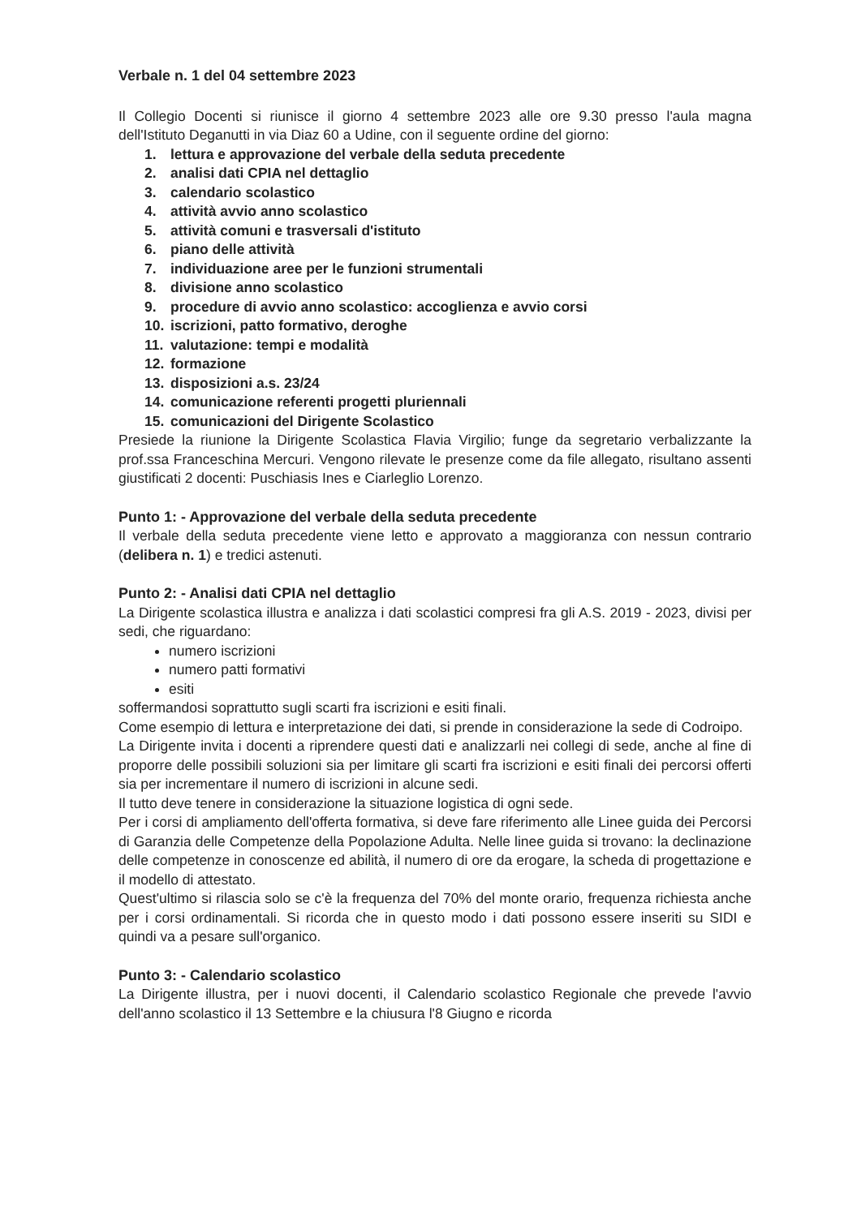Verbale n. 1 del 04 settembre 2023
Il Collegio Docenti si riunisce il giorno 4 settembre 2023 alle ore 9.30 presso l'aula magna dell'Istituto Deganutti in via Diaz 60 a Udine, con il seguente ordine del giorno:
1. lettura e approvazione del verbale della seduta precedente
2. analisi dati CPIA nel dettaglio
3. calendario scolastico
4. attività avvio anno scolastico
5. attività comuni e trasversali d'istituto
6. piano delle attività
7. individuazione aree per le funzioni strumentali
8. divisione anno scolastico
9. procedure di avvio anno scolastico: accoglienza e avvio corsi
10. iscrizioni, patto formativo, deroghe
11. valutazione: tempi e modalità
12. formazione
13. disposizioni a.s. 23/24
14. comunicazione referenti progetti pluriennali
15. comunicazioni del Dirigente Scolastico
Presiede la riunione la Dirigente Scolastica Flavia Virgilio; funge da segretario verbalizzante la prof.ssa Franceschina Mercuri. Vengono rilevate le presenze come da file allegato, risultano assenti giustificati 2 docenti: Puschiasis Ines e Ciarleglio Lorenzo.
Punto 1: - Approvazione del verbale della seduta precedente
Il verbale della seduta precedente viene letto e approvato a maggioranza con nessun contrario (delibera n. 1) e tredici astenuti.
Punto 2: - Analisi dati CPIA nel dettaglio
La Dirigente scolastica illustra e analizza i dati scolastici compresi fra gli A.S. 2019 - 2023, divisi per sedi, che riguardano:
numero iscrizioni
numero patti formativi
esiti
soffermandosi soprattutto sugli scarti fra iscrizioni e esiti finali.
Come esempio di lettura e interpretazione dei dati, si prende in considerazione la sede di Codroipo.
La Dirigente invita i docenti a riprendere questi dati e analizzarli nei collegi di sede, anche al fine di proporre delle possibili soluzioni sia per limitare gli scarti fra iscrizioni e esiti finali dei percorsi offerti sia per incrementare il numero di iscrizioni in alcune sedi.
Il tutto deve tenere in considerazione la situazione logistica di ogni sede.
Per i corsi di ampliamento dell'offerta formativa, si deve fare riferimento alle Linee guida dei Percorsi di Garanzia delle Competenze della Popolazione Adulta. Nelle linee guida si trovano: la declinazione delle competenze in conoscenze ed abilità, il numero di ore da erogare, la scheda di progettazione e il modello di attestato.
Quest'ultimo si rilascia solo se c'è la frequenza del 70% del monte orario, frequenza richiesta anche per i corsi ordinamentali. Si ricorda che in questo modo i dati possono essere inseriti su SIDI e quindi va a pesare sull'organico.
Punto 3: - Calendario scolastico
La Dirigente illustra, per i nuovi docenti, il Calendario scolastico Regionale che prevede l'avvio dell'anno scolastico il 13 Settembre e la chiusura l'8 Giugno e ricorda